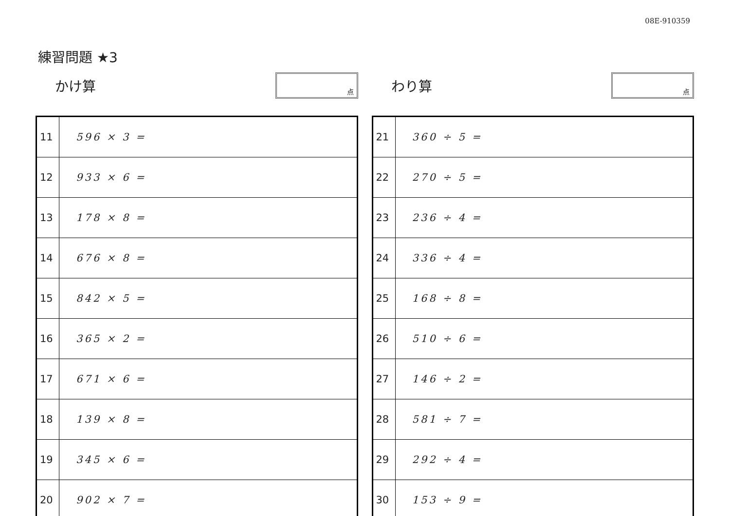08E-910359
練習問題 ★3
かけ算
点
| 11 | 596 × 3 = |
| 12 | 933 × 6 = |
| 13 | 178 × 8 = |
| 14 | 676 × 8 = |
| 15 | 842 × 5 = |
| 16 | 365 × 2 = |
| 17 | 671 × 6 = |
| 18 | 139 × 8 = |
| 19 | 345 × 6 = |
| 20 | 902 × 7 = |
わり算
点
| 21 | 360 ÷ 5 = |
| 22 | 270 ÷ 5 = |
| 23 | 236 ÷ 4 = |
| 24 | 336 ÷ 4 = |
| 25 | 168 ÷ 8 = |
| 26 | 510 ÷ 6 = |
| 27 | 146 ÷ 2 = |
| 28 | 581 ÷ 7 = |
| 29 | 292 ÷ 4 = |
| 30 | 153 ÷ 9 = |